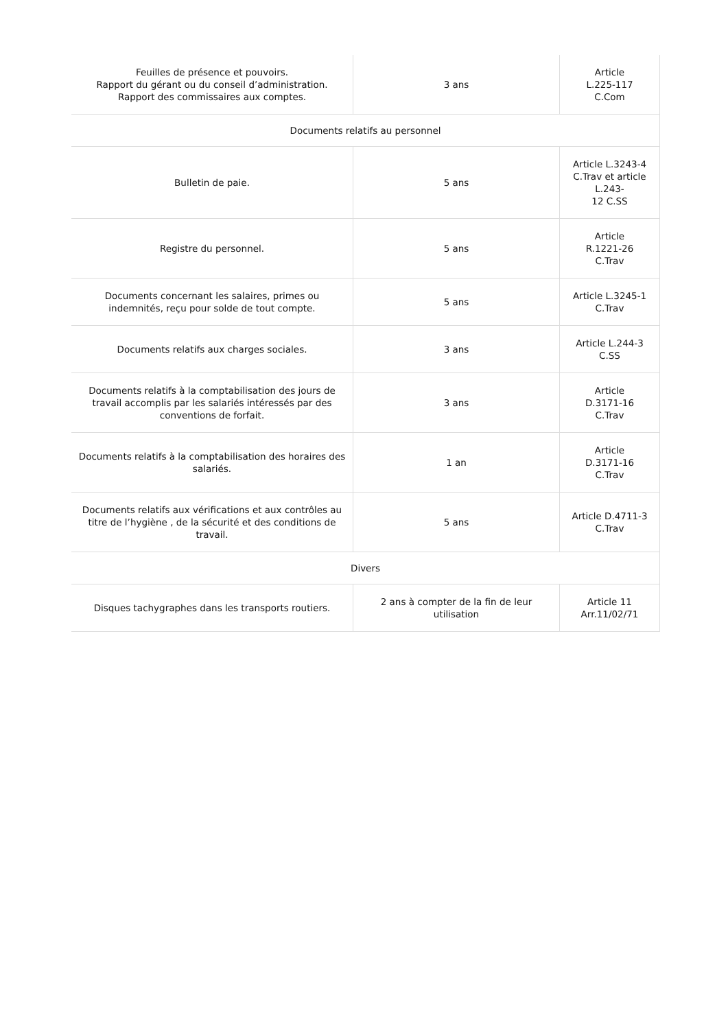| Feuilles de présence et pouvoirs. Rapport du gérant ou du conseil d’administration. Rapport des commissaires aux comptes. | 3 ans | Article L.225-117 C.Com |
| Documents relatifs au personnel | | |
| Bulletin de paie. | 5 ans | Article L.3243-4 C.Trav et article L.243- 12 C.SS |
| Registre du personnel. | 5 ans | Article R.1221-26 C.Trav |
| Documents concernant les salaires, primes ou indemnités, reçu pour solde de tout compte. | 5 ans | Article L.3245-1 C.Trav |
| Documents relatifs aux charges sociales. | 3 ans | Article L.244-3 C.SS |
| Documents relatifs à la comptabilisation des jours de travail accomplis par les salariés intéressés par des conventions de forfait. | 3 ans | Article D.3171-16 C.Trav |
| Documents relatifs à la comptabilisation des horaires des salariés. | 1 an | Article D.3171-16 C.Trav |
| Documents relatifs aux vérifications et aux contrôles au titre de l’hygiène , de la sécurité et des conditions de travail. | 5 ans | Article D.4711-3 C.Trav |
| Divers | | |
| Disques tachygraphes dans les transports routiers. | 2 ans à compter de la fin de leur utilisation | Article 11 Arr.11/02/71 |